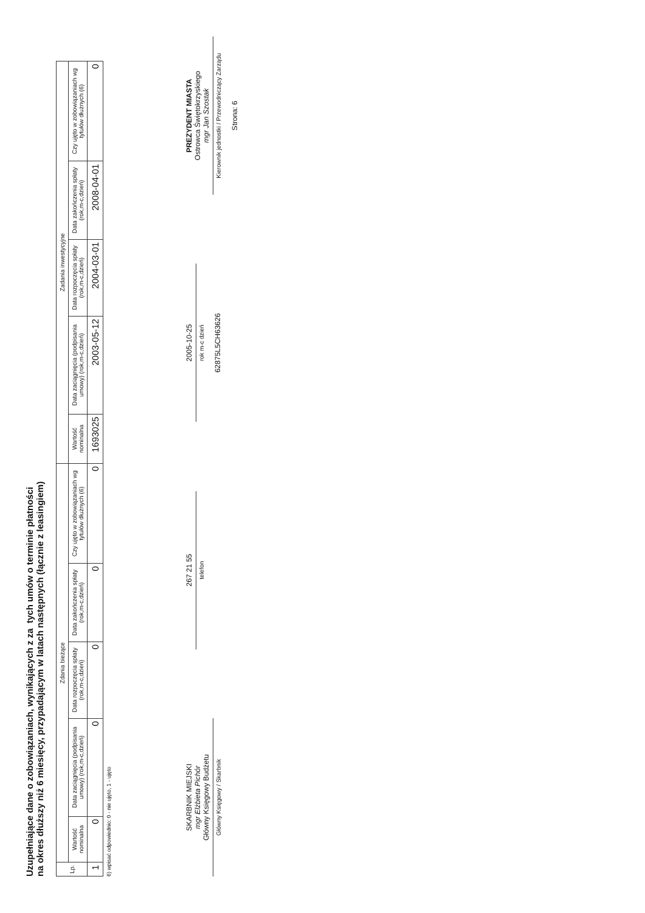Uzupełniające dane o zobowiązaniach, wynikających z za tych umów o terminie płatności
na okres dłuższy niż 6 miesięcy, przypadającym w latach następnych (łącznie z leasingiem)
| Lp. | Zdania bieżące | | | | | Zadania inwestycyjne | | | | |
| --- | --- | --- | --- | --- | --- | --- | --- | --- | --- | --- |
| | Wartość nominalna | Data zaciągnięcia (podpisania umowy) (rok,m-c,dzień) | Data rozpoczęcia spłaty (rok,m-c,dzień) | Data zakończenia spłaty (rok,m-c,dzień) | Czy ujęto w zobowiązaniach wg tytułów dłużnych (6) | Wartość nominalna | Data zaciągnięcia (podpisania umowy) (rok,m-c,dzień) | Data rozpoczęcia spłaty (rok,m-c,dzień) | Data zakończenia spłaty (rok,m-c,dzień) | Czy ujęto w zobowiązaniach wg tytułów dłużnych (6) |
| 1 | 0 | 0 | 0 | 0 | 0 | 1693025 | 2003-05-12 | 2004-03-01 | 2008-04-01 | 0 |
6) wpisać odpowiednio: 0 - nie ujęto, 1 - ujęto
SKARBNIK MIEJSKI
mgr Elżbieta Pichór
Główny Księgowy Budżetu
Główny Księgowy / Skarbnik
267 21 55
telefon
2005-10-25
rok m-c dzień
62875L5CH63626
PREZYDENT MIASTA
Ostrowca Świętokrzyskiego
mgr Jan Szostak
Kierownik jednostki / Przewodniczący Zarządu
Strona: 6